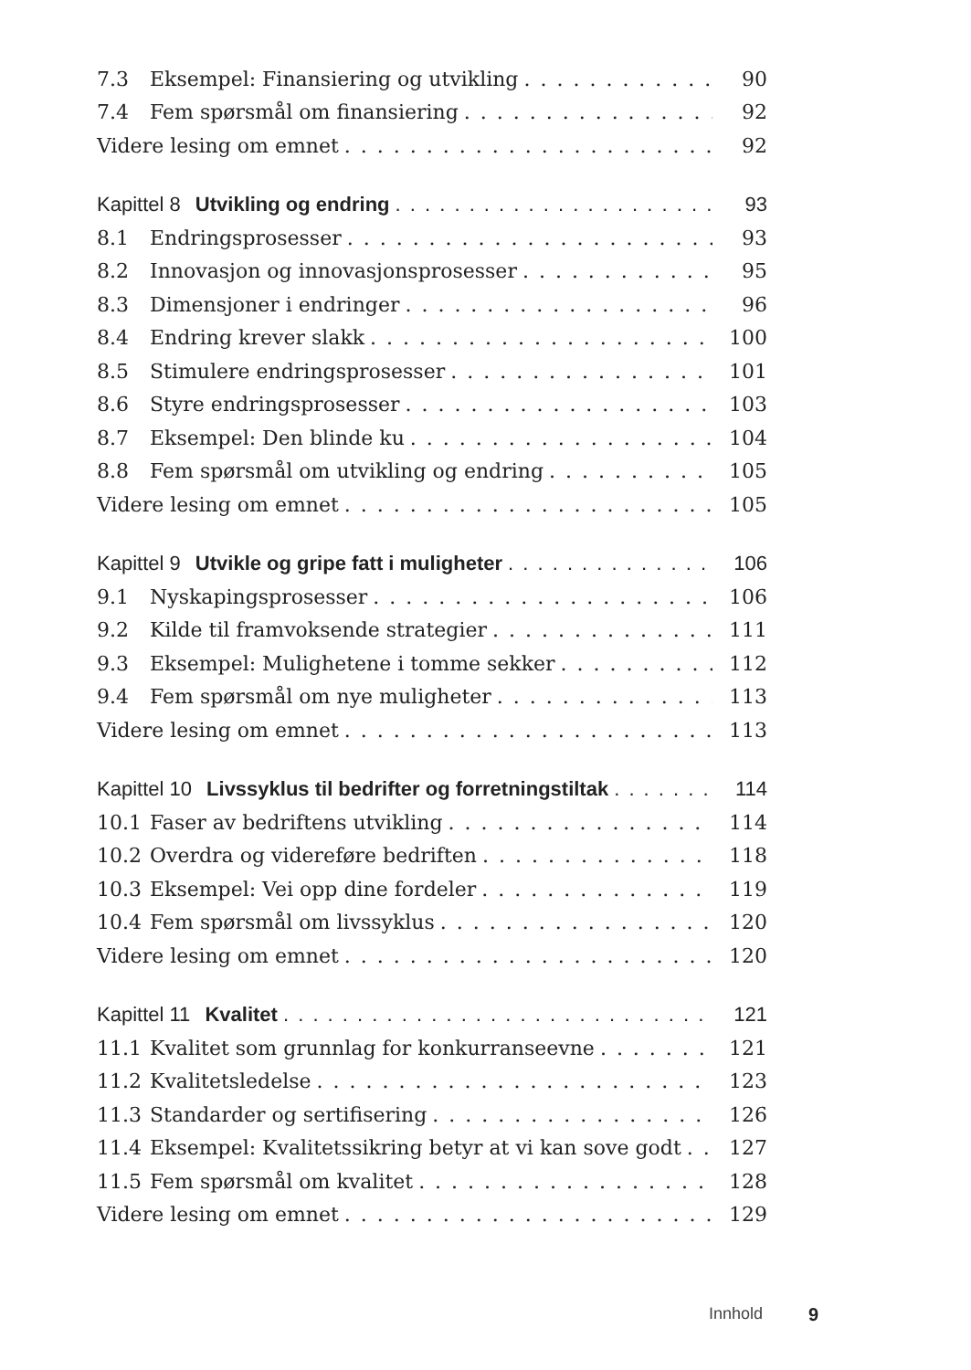7.3 Eksempel: Finansiering og utvikling 90
7.4 Fem spørsmål om finansiering 92
Videre lesing om emnet 92
Kapittel 8 Utvikling og endring 93
8.1 Endringsprosesser 93
8.2 Innovasjon og innovasjonsprosesser 95
8.3 Dimensjoner i endringer 96
8.4 Endring krever slakk 100
8.5 Stimulere endringsprosesser 101
8.6 Styre endringsprosesser 103
8.7 Eksempel: Den blinde ku 104
8.8 Fem spørsmål om utvikling og endring 105
Videre lesing om emnet 105
Kapittel 9 Utvikle og gripe fatt i muligheter 106
9.1 Nyskapingsprosesser 106
9.2 Kilde til framvoksende strategier 111
9.3 Eksempel: Mulighetene i tomme sekker 112
9.4 Fem spørsmål om nye muligheter 113
Videre lesing om emnet 113
Kapittel 10 Livssyklus til bedrifter og forretningstiltak 114
10.1 Faser av bedriftens utvikling 114
10.2 Overdra og videreføre bedriften 118
10.3 Eksempel: Vei opp dine fordeler 119
10.4 Fem spørsmål om livssyklus 120
Videre lesing om emnet 120
Kapittel 11 Kvalitet 121
11.1 Kvalitet som grunnlag for konkurranseevne 121
11.2 Kvalitetsledelse 123
11.3 Standarder og sertifisering 126
11.4 Eksempel: Kvalitetssikring betyr at vi kan sove godt 127
11.5 Fem spørsmål om kvalitet 128
Videre lesing om emnet 129
Innhold 9